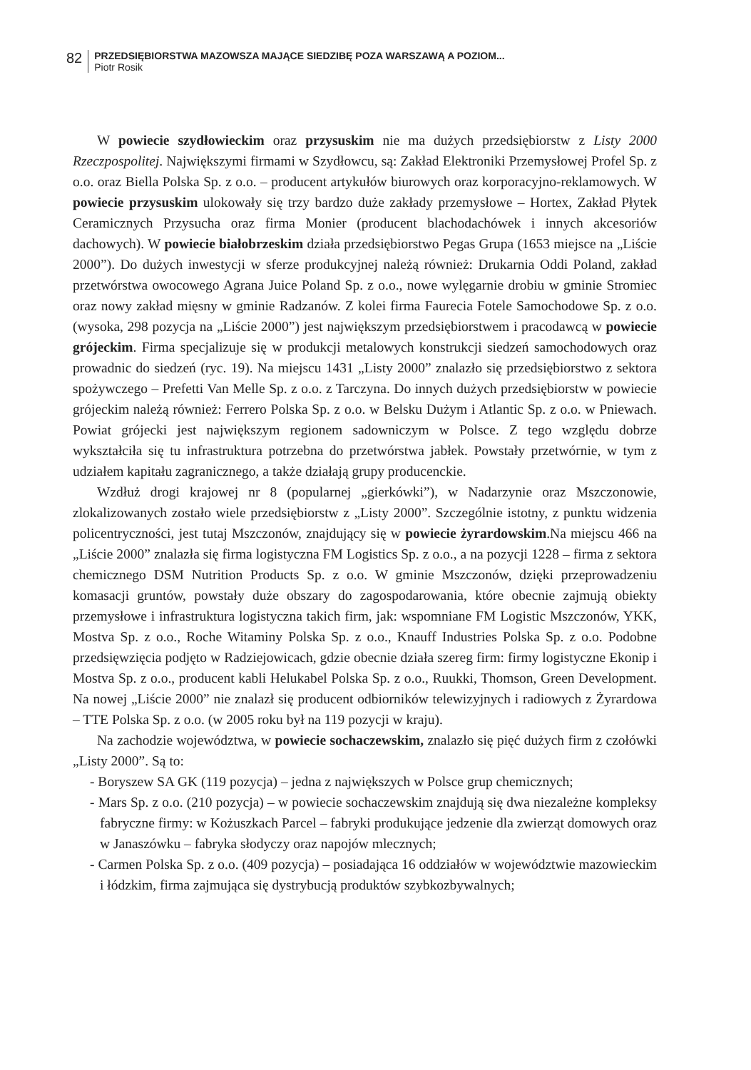82
PRZEDSIĘBIORSTWA MAZOWSZA MAJĄCE SIEDZIBĘ POZA WARSZAWĄ A POZIOM...
Piotr Rosik
W powiecie szydłowieckim oraz przysuskim nie ma dużych przedsiębiorstw z Listy 2000 Rzeczpospolitej. Największymi firmami w Szydłowcu, są: Zakład Elektroniki Przemysłowej Profel Sp. z o.o. oraz Biella Polska Sp. z o.o. – producent artykułów biurowych oraz korporacyjno-reklamowych. W powiecie przysuskim ulokowały się trzy bardzo duże zakłady przemysłowe – Hortex, Zakład Płytek Ceramicznych Przysucha oraz firma Monier (producent blachodachówek i innych akcesoriów dachowych). W powiecie białobrzeskim działa przedsiębiorstwo Pegas Grupa (1653 miejsce na „Liście 2000”). Do dużych inwestycji w sferze produkcyjnej należą również: Drukarnia Oddi Poland, zakład przetwórstwa owocowego Agrana Juice Poland Sp. z o.o., nowe wylęgarnie drobiu w gminie Stromiec oraz nowy zakład mięsny w gminie Radzanów. Z kolei firma Faurecia Fotele Samochodowe Sp. z o.o. (wysoka, 298 pozycja na „Liście 2000”) jest największym przedsiębiorstwem i pracodawcą w powiecie grójeckim. Firma specjalizuje się w produkcji metalowych konstrukcji siedzeń samochodowych oraz prowadnic do siedzeń (ryc. 19). Na miejscu 1431 „Listy 2000” znalazło się przedsiębiorstwo z sektora spożywczego – Prefetti Van Melle Sp. z o.o. z Tarczyna. Do innych dużych przedsiębiorstw w powiecie grójeckim należą również: Ferrero Polska Sp. z o.o. w Belsku Dużym i Atlantic Sp. z o.o. w Pniewach. Powiat grójecki jest największym regionem sadowniczym w Polsce. Z tego względu dobrze wykształciła się tu infrastruktura potrzebna do przetwórstwa jabłek. Powstały przetwórnie, w tym z udziałem kapitału zagranicznego, a także działają grupy producenckie.
Wzdłuż drogi krajowej nr 8 (popularnej „gierkówki”), w Nadarzynie oraz Mszczonowie, zlokalizowanych zostało wiele przedsiębiorstw z „Listy 2000”. Szczególnie istotny, z punktu widzenia policentryczności, jest tutaj Mszczonów, znajdujący się w powiecie żyrardowskim.Na miejscu 466 na „Liście 2000” znalazła się firma logistyczna FM Logistics Sp. z o.o., a na pozycji 1228 – firma z sektora chemicznego DSM Nutrition Products Sp. z o.o. W gminie Mszczonów, dzięki przeprowadzeniu komasacji gruntów, powstały duże obszary do zagospodarowania, które obecnie zajmują obiekty przemysłowe i infrastruktura logistyczna takich firm, jak: wspomniane FM Logistic Mszczonów, YKK, Mostva Sp. z o.o., Roche Witaminy Polska Sp. z o.o., Knauff Industries Polska Sp. z o.o. Podobne przedsięwzięcia podjęto w Radziejowicach, gdzie obecnie działa szereg firm: firmy logistyczne Ekonip i Mostva Sp. z o.o., producent kabli Helukabel Polska Sp. z o.o., Ruukki, Thomson, Green Development. Na nowej „Liście 2000” nie znalazł się producent odbiorników telewizyjnych i radiowych z Żyrardowa – TTE Polska Sp. z o.o. (w 2005 roku był na 119 pozycji w kraju).
Na zachodzie województwa, w powiecie sochaczewskim, znalazło się pięć dużych firm z czołówki „Listy 2000”. Są to:
- Boryszew SA GK (119 pozycja) – jedna z największych w Polsce grup chemicznych;
- Mars Sp. z o.o. (210 pozycja) – w powiecie sochaczewskim znajdują się dwa niezależne kompleksy fabryczne firmy: w Kożuszkach Parcel – fabryki produkujące jedzenie dla zwierząt domowych oraz w Janaszówku – fabryka słodyczy oraz napojów mlecznych;
- Carmen Polska Sp. z o.o. (409 pozycja) – posiadająca 16 oddziałów w województwie mazowieckim i łódzkim, firma zajmująca się dystrybucją produktów szybkozbywalnych;